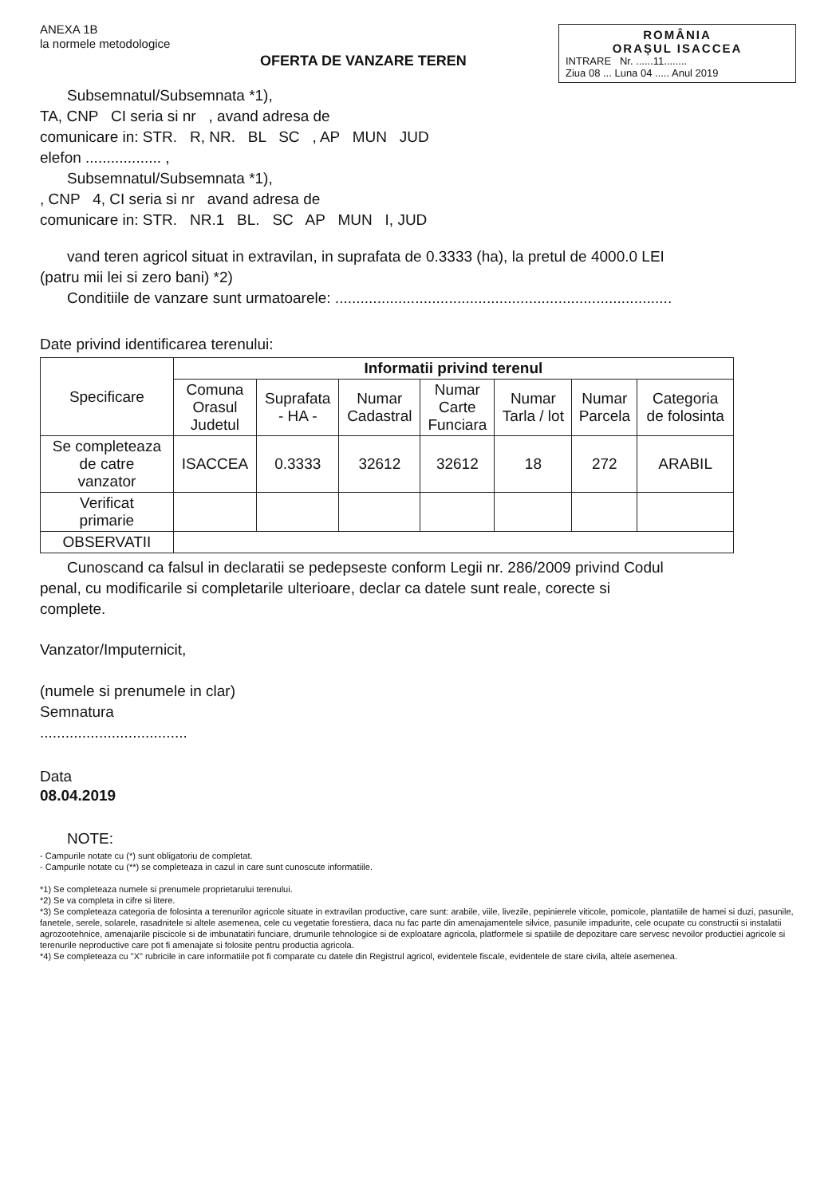ANEXA 1B
la normele metodologice
ROMÂNIA
ORAȘUL ISACCEA
INTRARE Nr. ......11........
Ziua 08 ... Luna 04 ..... Anul 2019
OFERTA DE VANZARE TEREN
Subsemnatul/Subsemnata *1),
TA, CNP CI seria si nr , avand adresa de
comunicare in: STR. R, NR. BL SC , AP MUN JUD
elefon .................. ,
Subsemnatul/Subsemnata *1),
, CNP 4, CI seria si nr avand adresa de
comunicare in: STR. NR.1 BL. SC AP MUN I, JUD
vand teren agricol situat in extravilan, in suprafata de 0.3333 (ha), la pretul de 4000.0 LEI
(patru mii lei si zero bani) *2)
Conditiile de vanzare sunt urmatoarele: ................................................................................
Date privind identificarea terenului:
| Specificare | Informatii privind terenul | | | | | | |
| --- | --- | --- | --- | --- | --- | --- | --- |
| | Comuna Orasul Judetul | Suprafata - HA - | Numar Cadastral | Numar Carte Funciara | Numar Tarla / lot | Numar Parcela | Categoria de folosinta |
| Se completeaza de catre vanzator | ISACCEA | 0.3333 | 32612 | 32612 | 18 | 272 | ARABIL |
| Verificat primarie | | | | | | | |
| OBSERVATII | | | | | | | |
Cunoscand ca falsul in declaratii se pedepseste conform Legii nr. 286/2009 privind Codul
penal, cu modificarile si completarile ulterioare, declar ca datele sunt reale, corecte si
complete.
Vanzator/Imputernicit,
(numele si prenumele in clar)
Semnatura
...................................
Data
08.04.2019
NOTE:
- Campurile notate cu (*) sunt obligatoriu de completat.
- Campurile notate cu (**) se completeaza in cazul in care sunt cunoscute informatiile.
*1) Se completeaza numele si prenumele proprietarului terenului.
*2) Se va completa in cifre si litere.
*3) Se completeaza categoria de folosinta a terenurilor agricole situate in extravilan productive, care sunt: arabile, viile, livezile, pepinierele viticole, pomicole, plantatiile de hamei si duzi, pasunile, fanetele, serele, solarele, rasadnitele si altele asemenea, cele cu vegetatie forestiera, daca nu fac parte din amenajamentele silvice, pasunile impadurite, cele ocupate cu constructii si instalatii agrozootehnice, amenajarile piscicole si de imbunatatiri funciare, drumurile tehnologice si de exploatare agricola, platformele si spatiile de depozitare care servesc nevoilor productiei agricole si terenurile neproductive care pot fi amenajate si folosite pentru productia agricola.
*4) Se completeaza cu "X" rubricile in care informatiile pot fi comparate cu datele din Registrul agricol, evidentele fiscale, evidentele de stare civila, altele asemenea.